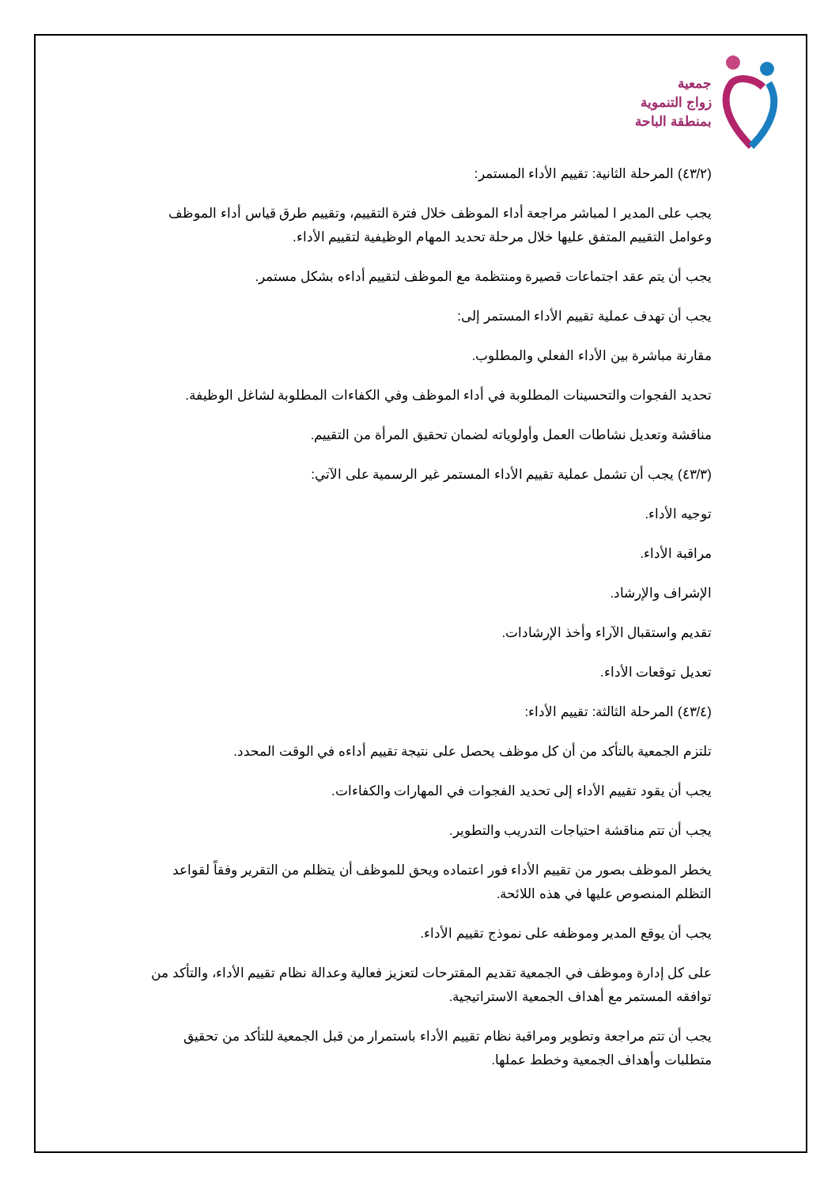جمعية
زواج التنموية
بمنطقة الباحة
(٤٣/٢) المرحلة الثانية: تقييم الأداء المستمر:
يجب على المدير ا لمباشر مراجعة أداء الموظف خلال فترة التقييم، وتقييم طرق قياس أداء الموظف وعوامل التقييم المتفق عليها خلال مرحلة تحديد المهام الوظيفية لتقييم الأداء.
يجب أن يتم عقد اجتماعات قصيرة ومنتظمة مع الموظف لتقييم أداءه بشكل مستمر.
يجب أن تهدف عملية تقييم الأداء المستمر إلى:
مقارنة مباشرة بين الأداء الفعلي والمطلوب.
تحديد الفجوات والتحسينات المطلوبة في أداء الموظف وفي الكفاءات المطلوبة لشاغل الوظيفة.
مناقشة وتعديل نشاطات العمل وأولوياته لضمان تحقيق المرأة من التقييم.
(٤٣/٣) يجب أن تشمل عملية تقييم الأداء المستمر غير الرسمية على الآتي:
توجيه الأداء.
مراقبة الأداء.
الإشراف والإرشاد.
تقديم واستقبال الآراء وأخذ الإرشادات.
تعديل توقعات الأداء.
(٤٣/٤) المرحلة الثالثة: تقييم الأداء:
تلتزم الجمعية بالتأكد من أن كل موظف يحصل على نتيجة تقييم أداءه في الوقت المحدد.
يجب أن يقود تقييم الأداء إلى تحديد الفجوات في المهارات والكفاءات.
يجب أن تتم مناقشة احتياجات التدريب والتطوير.
يخطر الموظف بصور من تقييم الأداء فور اعتماده ويحق للموظف أن يتظلم من التقرير وفقاً لقواعد التظلم المنصوص عليها في هذه اللائحة.
يجب أن يوقع المدير وموظفه على نموذج تقييم الأداء.
على كل إدارة وموظف في الجمعية تقديم المقترحات لتعزيز فعالية وعدالة نظام تقييم الأداء، والتأكد من توافقه المستمر مع أهداف الجمعية الاستراتيجية.
يجب أن تتم مراجعة وتطوير ومراقبة نظام تقييم الأداء باستمرار من قبل الجمعية للتأكد من تحقيق متطلبات وأهداف الجمعية وخطط عملها.